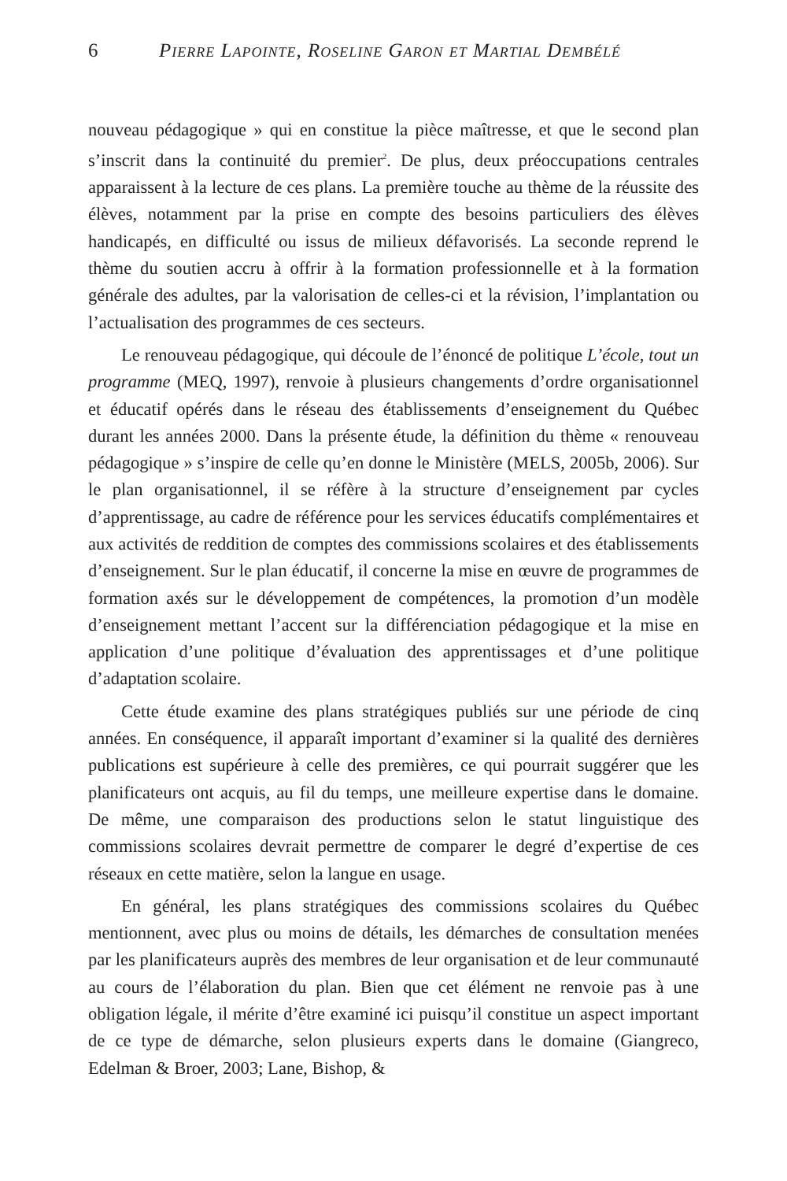6 Pierre Lapointe, Roseline Garon et Martial Dembélé
nouveau pédagogique » qui en constitue la pièce maîtresse, et que le second plan s’inscrit dans la continuité du premier<sup>2</sup>. De plus, deux préoccupations centrales apparaissent à la lecture de ces plans. La première touche au thème de la réussite des élèves, notamment par la prise en compte des besoins particuliers des élèves handicapés, en difficulté ou issus de milieux défavorisés. La seconde reprend le thème du soutien accru à offrir à la formation professionnelle et à la formation générale des adultes, par la valorisation de celles-ci et la révision, l’implantation ou l’actualisation des programmes de ces secteurs.
Le renouveau pédagogique, qui découle de l’énoncé de politique L’école, tout un programme (MEQ, 1997), renvoie à plusieurs changements d’ordre organisationnel et éducatif opérés dans le réseau des établissements d’enseignement du Québec durant les années 2000. Dans la présente étude, la définition du thème « renouveau pédagogique » s’inspire de celle qu’en donne le Ministère (MELS, 2005b, 2006). Sur le plan organisationnel, il se réfère à la structure d’enseignement par cycles d’apprentissage, au cadre de référence pour les services éducatifs complémentaires et aux activités de reddition de comptes des commissions scolaires et des établissements d’enseignement. Sur le plan éducatif, il concerne la mise en œuvre de programmes de formation axés sur le développement de compétences, la promotion d’un modèle d’enseignement mettant l’accent sur la différenciation pédagogique et la mise en application d’une politique d’évaluation des apprentissages et d’une politique d’adaptation scolaire.
Cette étude examine des plans stratégiques publiés sur une période de cinq années. En conséquence, il apparaît important d’examiner si la qualité des dernières publications est supérieure à celle des premières, ce qui pourrait suggérer que les planificateurs ont acquis, au fil du temps, une meilleure expertise dans le domaine. De même, une comparaison des productions selon le statut linguistique des commissions scolaires devrait permettre de comparer le degré d’expertise de ces réseaux en cette matière, selon la langue en usage.
En général, les plans stratégiques des commissions scolaires du Québec mentionnent, avec plus ou moins de détails, les démarches de consultation menées par les planificateurs auprès des membres de leur organisation et de leur communauté au cours de l’élaboration du plan. Bien que cet élément ne renvoie pas à une obligation légale, il mérite d’être examiné ici puisqu’il constitue un aspect important de ce type de démarche, selon plusieurs experts dans le domaine (Giangreco, Edelman & Broer, 2003; Lane, Bishop, &